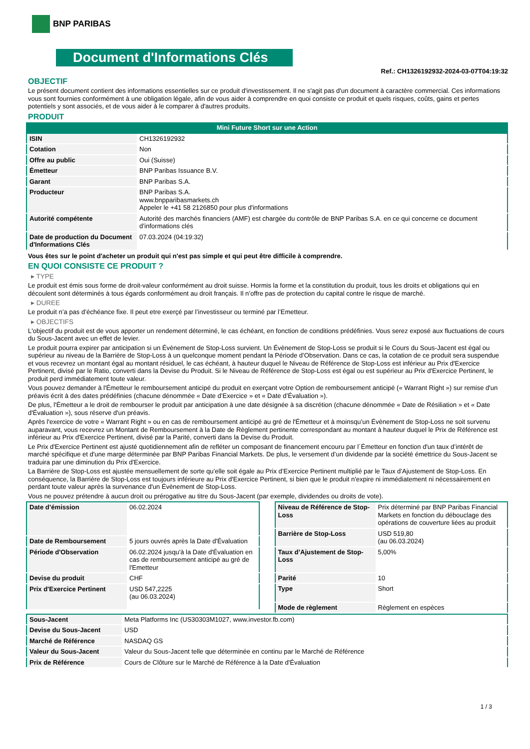BNP PARIBAS
Document d'Informations Clés
Ref.: CH1326192932-2024-03-07T04:19:32
OBJECTIF
Le présent document contient des informations essentielles sur ce produit d'investissement. Il ne s'agit pas d'un document à caractère commercial. Ces informations vous sont fournies conformément à une obligation légale, afin de vous aider à comprendre en quoi consiste ce produit et quels risques, coûts, gains et pertes potentiels y sont associés, et de vous aider à le comparer à d'autres produits.
PRODUIT
Mini Future Short sur une Action
| ISIN | CH1326192932 |
| Cotation | Non |
| Offre au public | Oui (Suisse) |
| Émetteur | BNP Paribas Issuance B.V. |
| Garant | BNP Paribas S.A. |
| Producteur | BNP Paribas S.A. www.bnpparibasmarkets.ch Appeler le +41 58 2126850 pour plus d'informations |
| Autorité compétente | Autorité des marchés financiers (AMF) est chargée du contrôle de BNP Paribas S.A. en ce qui concerne ce document d’informations clés |
| Date de production du Document d'Informations Clés | 07.03.2024 (04:19:32) |
Vous êtes sur le point d'acheter un produit qui n'est pas simple et qui peut être difficile à comprendre.
EN QUOI CONSISTE CE PRODUIT ?
▸ TYPE
Le produit est émis sous forme de droit-valeur conformément au droit suisse. Hormis la forme et la constitution du produit, tous les droits et obligations qui en découlent sont déterminés à tous égards conformément au droit français. Il n’offre pas de protection du capital contre le risque de marché.
▸ DUREE
Le produit n’a pas d’échéance fixe. Il peut etre exerçé par l’investisseur ou terminé par l’Emetteur.
▸ OBJECTIFS
L'objectif du produit est de vous apporter un rendement déterminé, le cas échéant, en fonction de conditions prédéfinies. Vous serez exposé aux fluctuations de cours du Sous-Jacent avec un effet de levier.
Le produit pourra expirer par anticipation si un Évènement de Stop-Loss survient. Un Évènement de Stop-Loss se produit si le Cours du Sous-Jacent est égal ou supérieur au niveau de la Barrière de Stop-Loss à un quelconque moment pendant la Période d’Observation. Dans ce cas, la cotation de ce produit sera suspendue et vous recevrez un montant égal au montant résiduel, le cas échéant, à hauteur duquel le Niveau de Référence de Stop-Loss est inférieur au Prix d'Exercice Pertinent, divisé par le Ratio, converti dans la Devise du Produit. Si le Niveau de Référence de Stop-Loss est égal ou est supérieur au Prix d'Exercice Pertinent, le produit perd immédiatement toute valeur.
Vous pouvez demander à l'Émetteur le remboursement anticipé du produit en exerçant votre Option de remboursement anticipé (« Warrant Right ») sur remise d'un préavis écrit à des dates prédéfinies (chacune dénommée « Date d’Exercice » et « Date d’Évaluation »).
De plus, l'Émetteur a le droit de rembourser le produit par anticipation à une date désignée à sa discrétion (chacune dénommée « Date de Résiliation » et « Date d'Évaluation »), sous réserve d'un préavis.
Après l'exercice de votre « Warrant Right » ou en cas de remboursement anticipé au gré de l'Émetteur et à moinsqu’un Évènement de Stop-Loss ne soit survenu auparavant, vous recevrez un Montant de Remboursement à la Date de Règlement pertinente correspondant au montant à hauteur duquel le Prix de Référence est inférieur au Prix d'Exercice Pertinent, divisé par la Parité, converti dans la Devise du Produit.
Le Prix d'Exercice Pertinent est ajusté quotidiennement afin de refléter un composant de financement encouru par l´Émetteur en fonction d'un taux d’intérêt de marché spécifique et d'une marge déterminée par BNP Paribas Financial Markets. De plus, le versement d’un dividende par la société émettrice du Sous-Jacent se traduira par une diminution du Prix d'Exercice.
La Barrière de Stop-Loss est ajustée mensuellement de sorte qu’elle soit égale au Prix d’Exercice Pertinent multiplié par le Taux d’Ajustement de Stop-Loss. En conséquence, la Barrière de Stop-Loss est toujours inférieure au Prix d'Exercice Pertinent, si bien que le produit n'expire ni immédiatement ni nécessairement en perdant toute valeur après la survenance d'un Évènement de Stop-Loss.
Vous ne pouvez prétendre à aucun droit ou prérogative au titre du Sous-Jacent (par exemple, dividendes ou droits de vote).
| Date d’émission | 06.02.2024 |
| Date de Remboursement | 5 jours ouvrés après la Date d'Évaluation |
| Période d'Observation | 06.02.2024 jusqu'à la Date d'Évaluation en cas de remboursement anticipé au gré de l'Emetteur |
| Devise du produit | CHF |
| Prix d'Exercice Pertinent | USD 547,2225 (au 06.03.2024) |
| Niveau de Référence de Stop-Loss | Prix déterminé par BNP Paribas Financial Markets en fonction du débouclage des opérations de couverture liées au produit |
| Barrière de Stop-Loss | USD 519,80 (au 06.03.2024) |
| Taux d’Ajustement de Stop-Loss | 5,00% |
| Parité | 10 |
| Type | Short |
| Mode de règlement | Règlement en espèces |
| Sous-Jacent | Meta Platforms Inc (US30303M1027, www.investor.fb.com) |
| Devise du Sous-Jacent | USD |
| Marché de Référence | NASDAQ GS |
| Valeur du Sous-Jacent | Valeur du Sous-Jacent telle que déterminée en continu par le Marché de Référence |
| Prix de Référence | Cours de Clôture sur le Marché de Référence à la Date d'Évaluation |
1 / 3